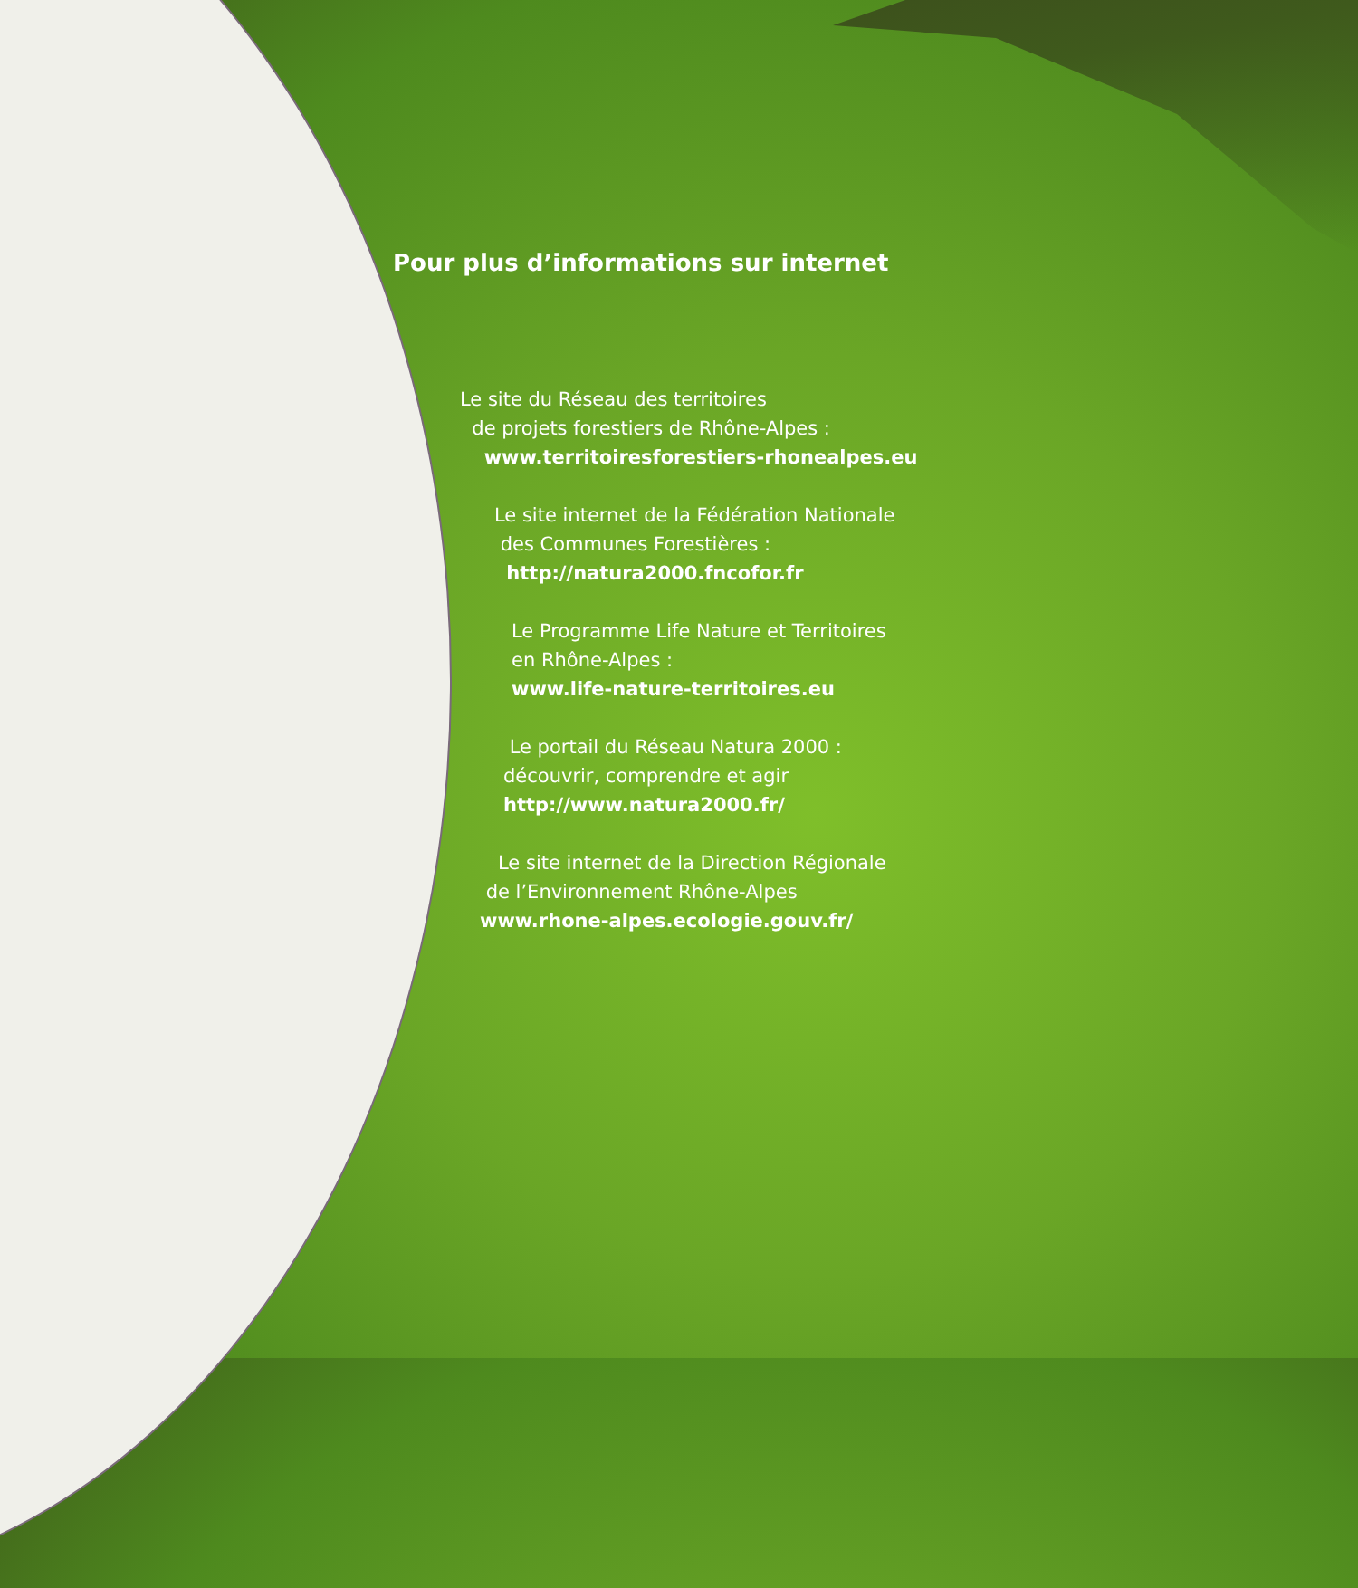Pour plus d’informations sur internet
Le site du Réseau des territoires
de projets forestiers de Rhône-Alpes :
www.territoiresforestiers-rhonealpes.eu
Le site internet de la Fédération Nationale
des Communes Forestières :
http://natura2000.fncofor.fr
Le Programme Life Nature et Territoires
en Rhône-Alpes :
www.life-nature-territoires.eu
Le portail du Réseau Natura 2000 :
découvrir, comprendre et agir
http://www.natura2000.fr/
Le site internet de la Direction Régionale
de l’Environnement Rhône-Alpes
www.rhone-alpes.ecologie.gouv.fr/